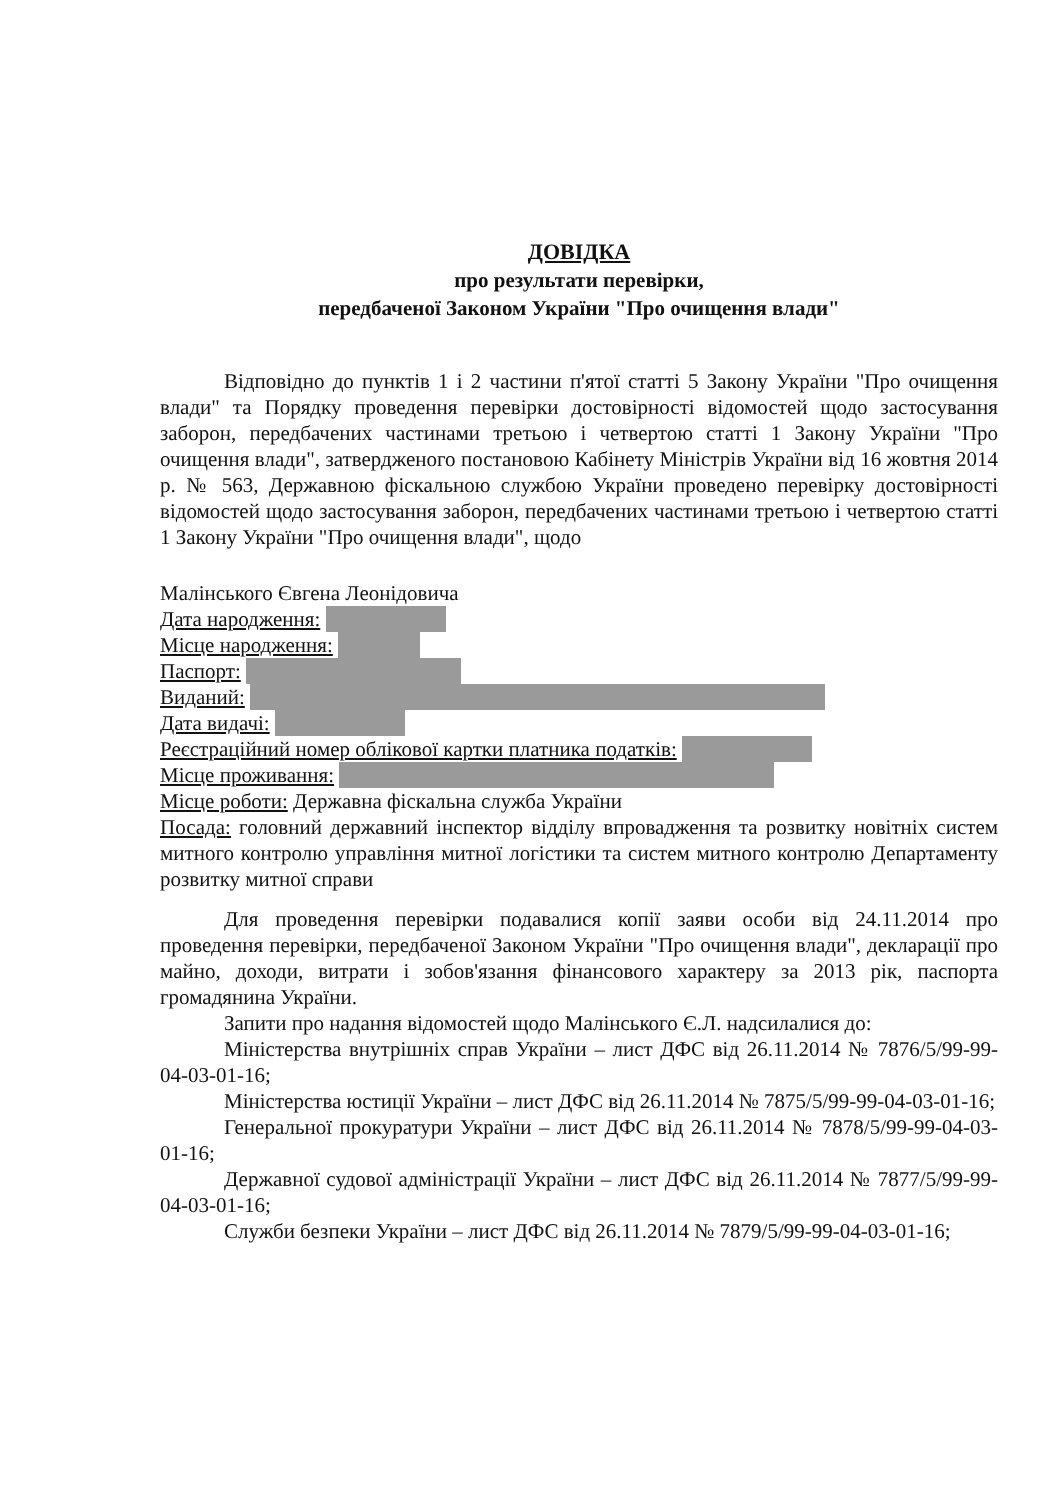ДОВІДКА
про результати перевірки,
передбаченої Законом України "Про очищення влади"
Відповідно до пунктів 1 і 2 частини п'ятої статті 5 Закону України "Про очищення влади" та Порядку проведення перевірки достовірності відомостей щодо застосування заборон, передбачених частинами третьою і четвертою статті 1 Закону України "Про очищення влади", затвердженого постановою Кабінету Міністрів України від 16 жовтня 2014 р. № 563, Державною фіскальною службою України проведено перевірку достовірності відомостей щодо застосування заборон, передбачених частинами третьою і четвертою статті 1 Закону України "Про очищення влади", щодо
Малінського Євгена Леонідовича
Дата народження:
Місце народження:
Паспорт:
Виданий:
Дата видачі:
Реєстраційний номер облікової картки платника податків:
Місце проживання:
Місце роботи: Державна фіскальна служба України
Посада: головний державний інспектор відділу впровадження та розвитку новітніх систем митного контролю управління митної логістики та систем митного контролю Департаменту розвитку митної справи
Для проведення перевірки подавалися копії заяви особи від 24.11.2014 про проведення перевірки, передбаченої Законом України "Про очищення влади", декларації про майно, доходи, витрати і зобов'язання фінансового характеру за 2013 рік, паспорта громадянина України.
Запити про надання відомостей щодо Малінського Є.Л. надсилалися до:
Міністерства внутрішніх справ України – лист ДФС від 26.11.2014 № 7876/5/99-99-04-03-01-16;
Міністерства юстиції України – лист ДФС від 26.11.2014 № 7875/5/99-99-04-03-01-16;
Генеральної прокуратури України – лист ДФС від 26.11.2014 № 7878/5/99-99-04-03-01-16;
Державної судової адміністрації України – лист ДФС від 26.11.2014 № 7877/5/99-99-04-03-01-16;
Служби безпеки України – лист ДФС від 26.11.2014 № 7879/5/99-99-04-03-01-16;